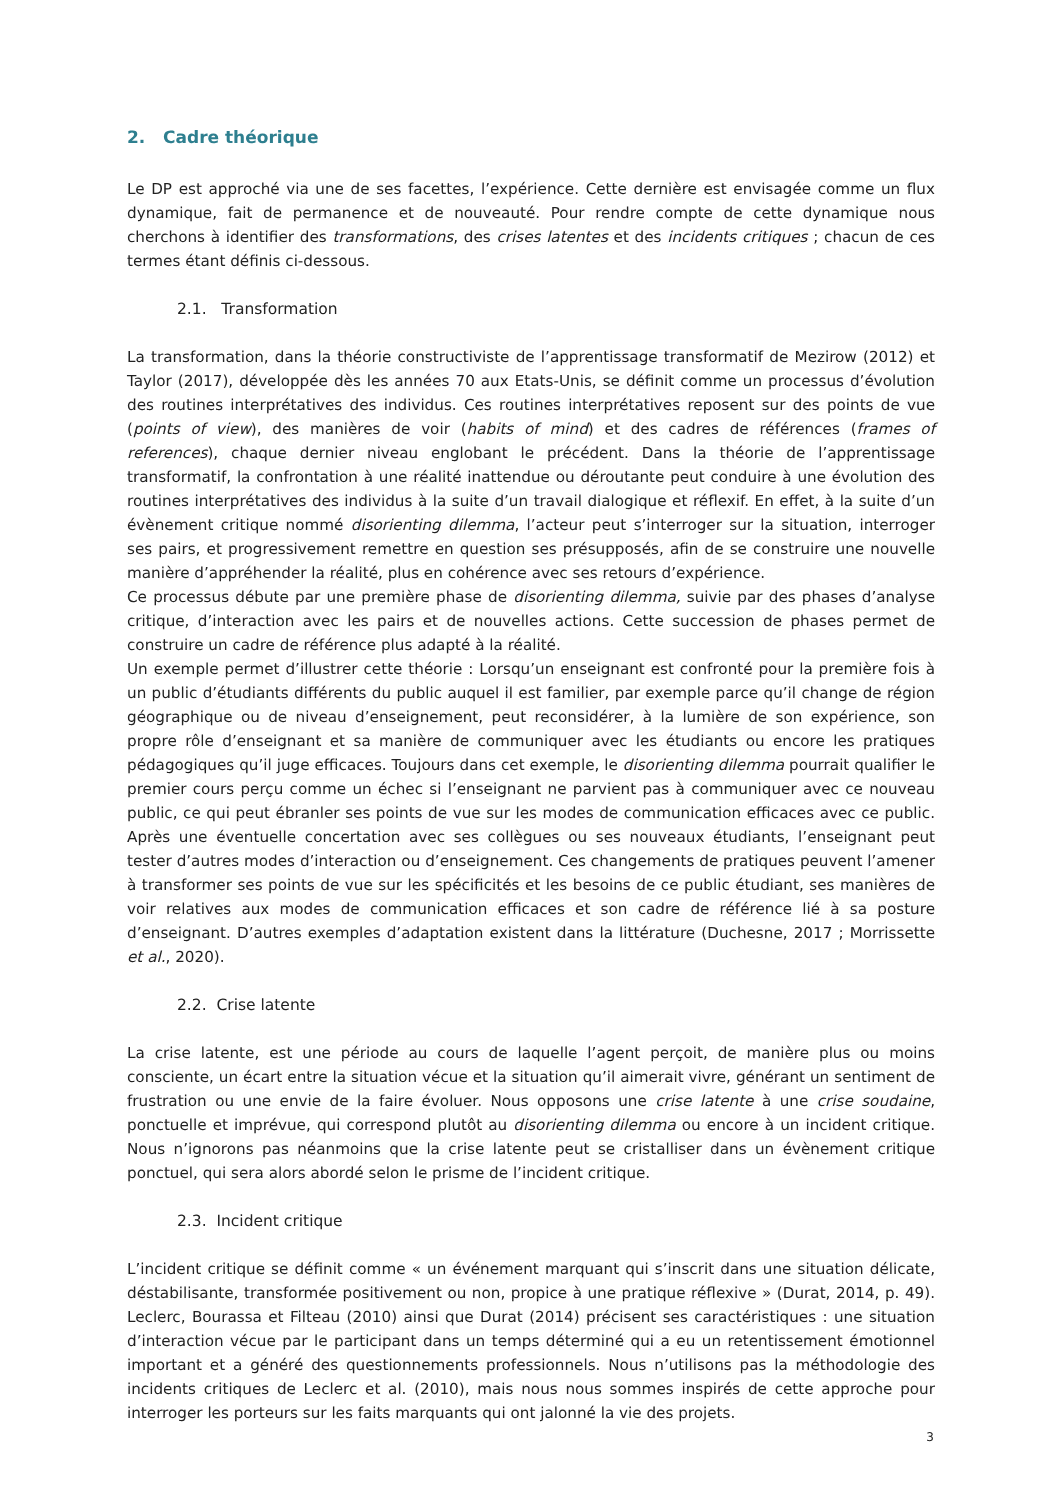2. Cadre théorique
Le DP est approché via une de ses facettes, l’expérience. Cette dernière est envisagée comme un flux dynamique, fait de permanence et de nouveauté. Pour rendre compte de cette dynamique nous cherchons à identifier des transformations, des crises latentes et des incidents critiques ; chacun de ces termes étant définis ci-dessous.
2.1. Transformation
La transformation, dans la théorie constructiviste de l’apprentissage transformatif de Mezirow (2012) et Taylor (2017), développée dès les années 70 aux Etats-Unis, se définit comme un processus d’évolution des routines interprétatives des individus. Ces routines interprétatives reposent sur des points de vue (points of view), des manières de voir (habits of mind) et des cadres de références (frames of references), chaque dernier niveau englobant le précédent. Dans la théorie de l’apprentissage transformatif, la confrontation à une réalité inattendue ou déroutante peut conduire à une évolution des routines interprétatives des individus à la suite d’un travail dialogique et réflexif. En effet, à la suite d’un évènement critique nommé disorienting dilemma, l’acteur peut s’interroger sur la situation, interroger ses pairs, et progressivement remettre en question ses présupposés, afin de se construire une nouvelle manière d’appréhender la réalité, plus en cohérence avec ses retours d’expérience.
Ce processus débute par une première phase de disorienting dilemma, suivie par des phases d’analyse critique, d’interaction avec les pairs et de nouvelles actions. Cette succession de phases permet de construire un cadre de référence plus adapté à la réalité.
Un exemple permet d’illustrer cette théorie : Lorsqu’un enseignant est confronté pour la première fois à un public d’étudiants différents du public auquel il est familier, par exemple parce qu’il change de région géographique ou de niveau d’enseignement, peut reconsidérer, à la lumière de son expérience, son propre rôle d’enseignant et sa manière de communiquer avec les étudiants ou encore les pratiques pédagogiques qu’il juge efficaces. Toujours dans cet exemple, le disorienting dilemma pourrait qualifier le premier cours perçu comme un échec si l’enseignant ne parvient pas à communiquer avec ce nouveau public, ce qui peut ébranler ses points de vue sur les modes de communication efficaces avec ce public. Après une éventuelle concertation avec ses collègues ou ses nouveaux étudiants, l’enseignant peut tester d’autres modes d’interaction ou d’enseignement. Ces changements de pratiques peuvent l’amener à transformer ses points de vue sur les spécificités et les besoins de ce public étudiant, ses manières de voir relatives aux modes de communication efficaces et son cadre de référence lié à sa posture d’enseignant. D’autres exemples d’adaptation existent dans la littérature (Duchesne, 2017 ; Morrissette et al., 2020).
2.2. Crise latente
La crise latente, est une période au cours de laquelle l’agent perçoit, de manière plus ou moins consciente, un écart entre la situation vécue et la situation qu’il aimerait vivre, générant un sentiment de frustration ou une envie de la faire évoluer. Nous opposons une crise latente à une crise soudaine, ponctuelle et imprévue, qui correspond plutôt au disorienting dilemma ou encore à un incident critique. Nous n’ignorons pas néanmoins que la crise latente peut se cristalliser dans un évènement critique ponctuel, qui sera alors abordé selon le prisme de l’incident critique.
2.3. Incident critique
L’incident critique se définit comme « un événement marquant qui s’inscrit dans une situation délicate, déstabilisante, transformée positivement ou non, propice à une pratique réflexive » (Durat, 2014, p. 49). Leclerc, Bourassa et Filteau (2010) ainsi que Durat (2014) précisent ses caractéristiques : une situation d’interaction vécue par le participant dans un temps déterminé qui a eu un retentissement émotionnel important et a généré des questionnements professionnels. Nous n’utilisons pas la méthodologie des incidents critiques de Leclerc et al. (2010), mais nous nous sommes inspirés de cette approche pour interroger les porteurs sur les faits marquants qui ont jalonné la vie des projets.
3